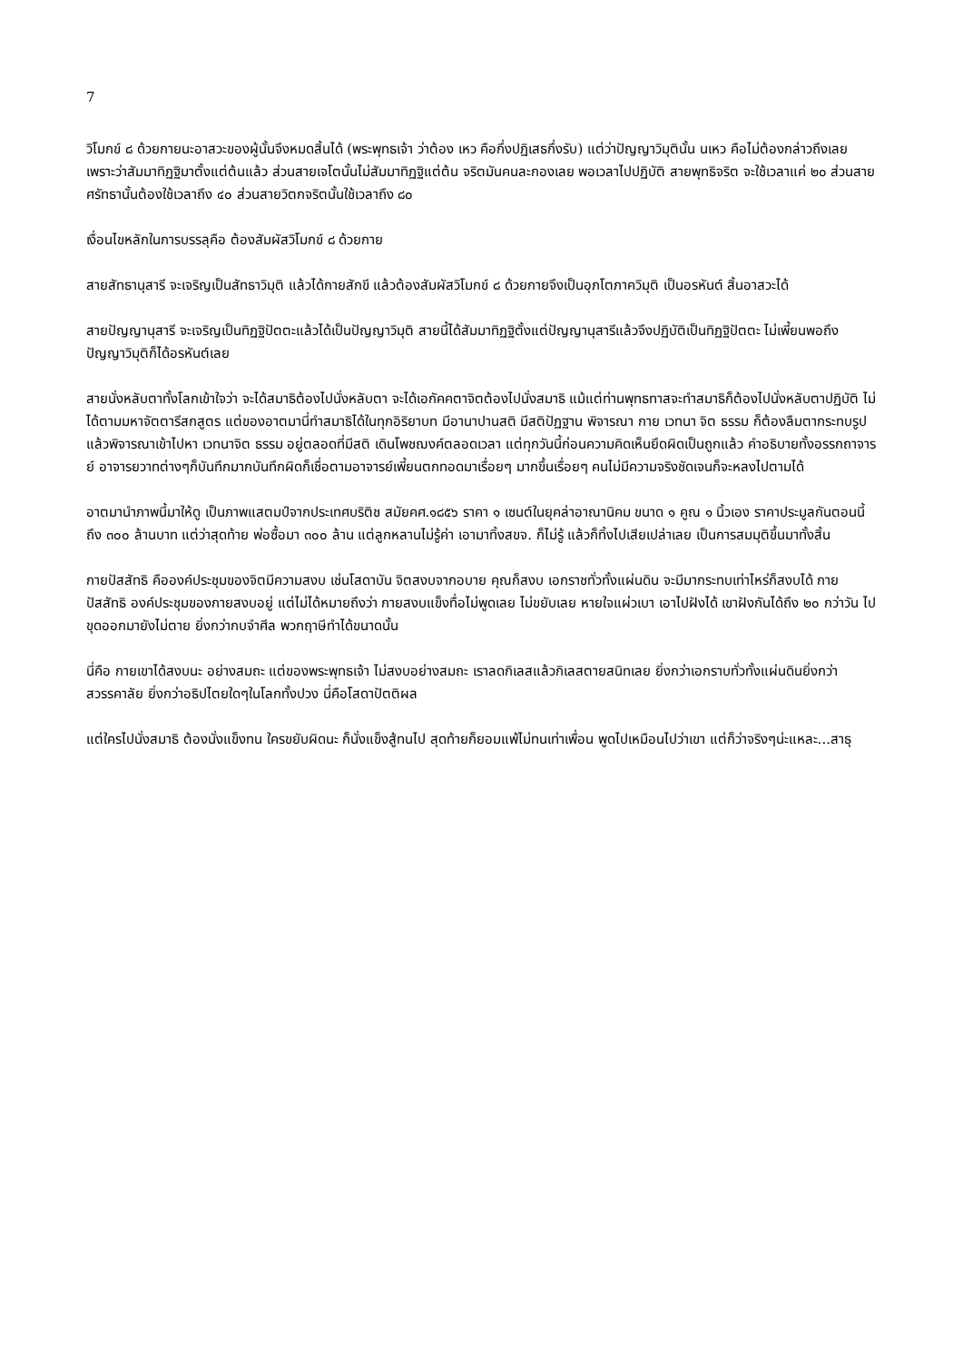7
วิโมกข์ ๘ ด้วยกายนะอาสวะของผู้นั้นจึงหมดสิ้นได้ (พระพุทธเจ้า ว่าต้อง เหว คือกึ่งปฏิเสธกึ่งรับ) แต่ว่าปัญญาวิมุตินั้น นเหว คือไม่ต้องกล่าวถึงเลย เพราะว่าสัมมาทิฏฐิมาตั้งแต่ต้นแล้ว ส่วนสายเจโตนั้นไม่สัมมาทิฏฐิแต่ต้น จริตมันคนละกองเลย พอเวลาไปปฏิบัติ สายพุทธิจริต จะใช้เวลาแค่ ๒๐ ส่วนสายศรัทธานั้นต้องใช้เวลาถึง ๔๐ ส่วนสายวิตกจริตนั้นใช้เวลาถึง ๘๐
เงื่อนไขหลักในการบรรลุคือ ต้องสัมผัสวิโมกข์ ๘ ด้วยกาย
สายสัทธานุสารี จะเจริญเป็นสัทธาวิมุติ แล้วได้กายสักขี แล้วต้องสัมผัสวิโมกข์ ๘ ด้วยกายจึงเป็นอุภโตภาควิมุติ เป็นอรหันต์ สิ้นอาสวะได้
สายปัญญานุสารี จะเจริญเป็นทิฏฐิปัตตะแล้วได้เป็นปัญญาวิมุติ สายนี้ได้สัมมาทิฏฐิตั้งแต่ปัญญานุสารีแล้วจึงปฏิบัติเป็นทิฏฐิปัตตะ ไม่เพี้ยนพอถึงปัญญาวิมุติก็ได้อรหันต์เลย
สายนั่งหลับตาทั้งโลกเข้าใจว่า จะได้สมาธิต้องไปนั่งหลับตา จะได้เอกัคคตาจิตต้องไปนั่งสมาธิ แม้แต่ท่านพุทธทาสจะทำสมาธิก็ต้องไปนั่งหลับตาปฏิบัติ ไม่ได้ตามมหาจัตตารีสกสูตร แต่ของอาตมานี่ทำสมาธิได้ในทุกอิริยาบท มีอานาปานสติ มีสติปัฏฐาน พิจารณา กาย เวทนา จิต ธรรม ก็ต้องลืมตากระทบรูป แล้วพิจารณาเข้าไปหา เวทนาจิต ธรรม อยู่ตลอดที่มีสติ เดินโพชฌงค์ตลอดเวลา แต่ทุกวันนี้ก่อนความคิดเห็นยึดผิดเป็นถูกแล้ว คำอธิบายทั้งอรรกถาจารย์ อาจารยวาทต่างๆก็บันทึกมากบันทึกผิดก็เชื่อตามอาจารย์เพี้ยนตกทอดมาเรื่อยๆ มากขึ้นเรื่อยๆ คนไม่มีความจริงชัดเจนก็จะหลงไปตามได้
อาตมานำภาพนี้มาให้ดู เป็นภาพแสตมป์จากประเทศบริติช สมัยคศ.๑๘๕๖ ราคา ๑ เซนต์ในยุคล่าอาณานิคม ขนาด ๑ คูณ ๑ นิ้วเอง ราคาประมูลกันตอนนี้ถึง ๓๐๐ ล้านบาท แต่ว่าสุดท้าย พ่อซื้อมา ๓๐๐ ล้าน แต่ลูกหลานไม่รู้ค่า เอามาทิ้งสขจ. ก็ไม่รู้ แล้วก็ทิ้งไปเสียเปล่าเลย เป็นการสมมุติขึ้นมาทั้งสิ้น
กายปัสสัทธิ คือองค์ประชุมของจิตมีความสงบ เช่นโสดาบัน จิตสงบจากอบาย คุณก็สงบ เอกราชทั่วทั้งแผ่นดิน จะมีมากระทบเท่าไหร่ก็สงบได้ กายปัสสัทธิ องค์ประชุมของกายสงบอยู่ แต่ไม่ได้หมายถึงว่า กายสงบแข็งทื่อไม่พูดเลย ไม่ขยับเลย หายใจแผ่วเบา เอาไปฝังได้ เขาฝังกันได้ถึง ๒๐ กว่าวัน ไปขุดออกมายังไม่ตาย ยิ่งกว่ากบจำศีล พวกฤาษีทำได้ขนาดนั้น
นี่คือ กายเขาได้สงบนะ อย่างสมถะ แต่ของพระพุทธเจ้า ไม่สงบอย่างสมถะ เราลดกิเลสแล้วกิเลสตายสนิทเลย ยิ่งกว่าเอกราบทั่วทั้งแผ่นดินยิ่งกว่าสวรรคาลัย ยิ่งกว่าอธิปไตยใดๆในโลกทั้งปวง นี่คือโสดาปัตติผล
แต่ใครไปนั่งสมาธิ ต้องนั่งแข็งทน ใครขยับผิดนะ ก็นั่งแข็งสู้ทนไป สุดท้ายก็ยอมแพ้ไม่ทนเท่าเพื่อน พูดไปเหมือนไปว่าเขา แต่ก็ว่าจริงๆน่ะแหละ...สาธุ